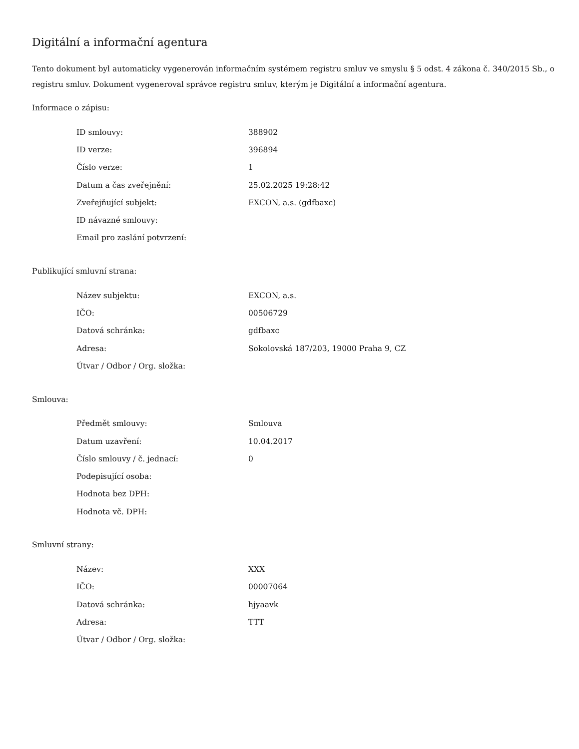Digitální a informační agentura
Tento dokument byl automaticky vygenerován informačním systémem registru smluv ve smyslu § 5 odst. 4 zákona č. 340/2015 Sb., o registru smluv. Dokument vygeneroval správce registru smluv, kterým je Digitální a informační agentura.
Informace o zápisu:
| ID smlouvy: | 388902 |
| ID verze: | 396894 |
| Číslo verze: | 1 |
| Datum a čas zveřejnění: | 25.02.2025 19:28:42 |
| Zveřejňující subjekt: | EXCON, a.s. (gdfbaxc) |
| ID návazné smlouvy: | |
| Email pro zaslání potvrzení: | |
Publikující smluvní strana:
| Název subjektu: | EXCON, a.s. |
| IČO: | 00506729 |
| Datová schránka: | gdfbaxc |
| Adresa: | Sokolovská 187/203, 19000 Praha 9, CZ |
| Útvar / Odbor / Org. složka: | |
Smlouva:
| Předmět smlouvy: | Smlouva |
| Datum uzavření: | 10.04.2017 |
| Číslo smlouvy / č. jednací: | 0 |
| Podepisující osoba: | |
| Hodnota bez DPH: | |
| Hodnota vč. DPH: | |
Smluvní strany:
| Název: | XXX |
| IČO: | 00007064 |
| Datová schránka: | hjyaavk |
| Adresa: | TTT |
| Útvar / Odbor / Org. složka: | |